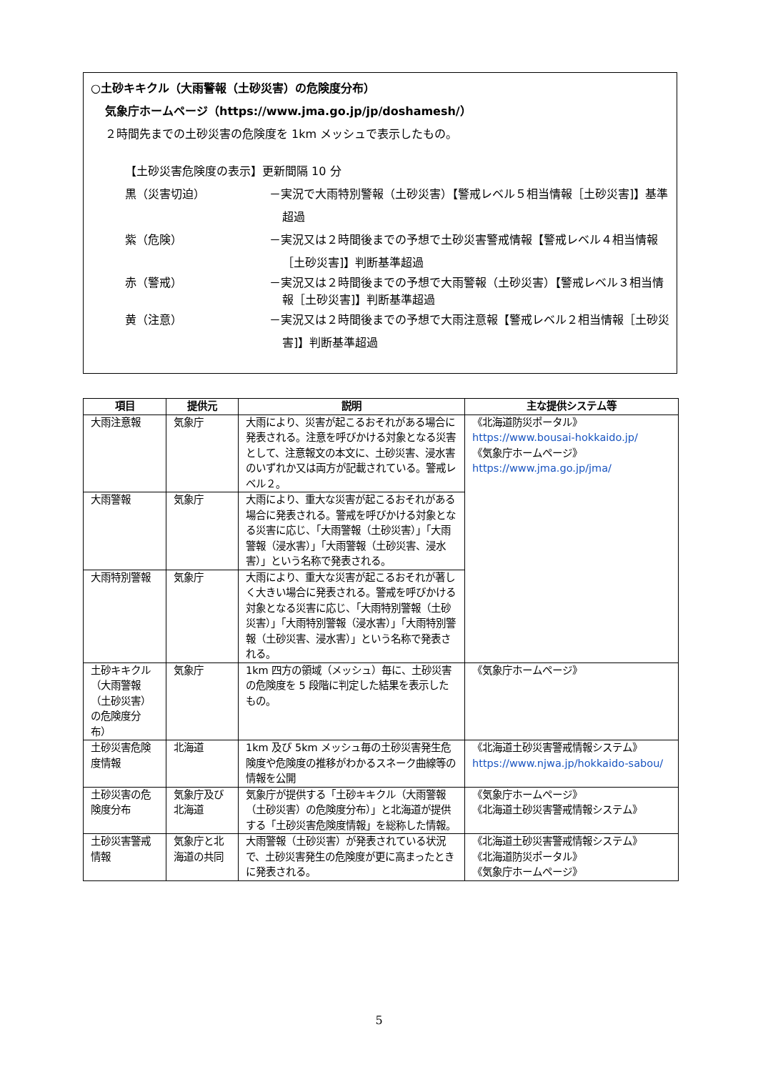○土砂キキクル（大雨警報（土砂災害）の危険度分布）
気象庁ホームページ（https://www.jma.go.jp/jp/doshamesh/）
２時間先までの土砂災害の危険度を 1km メッシュで表示したもの。
【土砂災害危険度の表示】更新間隔 10 分
黒（災害切迫） －実況で大雨特別警報（土砂災害）【警戒レベル５相当情報［土砂災害]】基準超過
紫（危険） －実況又は２時間後までの予想で土砂災害警戒情報【警戒レベル４相当情報［土砂災害]】判断基準超過
赤（警戒） －実況又は２時間後までの予想で大雨警報（土砂災害）【警戒レベル３相当情報［土砂災害]】判断基準超過
黄（注意） －実況又は２時間後までの予想で大雨注意報【警戒レベル２相当情報［土砂災害]】判断基準超過
| 項目 | 提供元 | 説明 | 主な提供システム等 |
| --- | --- | --- | --- |
| 大雨注意報 | 気象庁 | 大雨により、災害が起こるおそれがある場合に発表される。注意を呼びかける対象となる災害として、注意報文の本文に、土砂災害、浸水害のいずれか又は両方が記載されている。警戒レベル２。 | 《北海道防災ポータル》 https://www.bousai-hokkaido.jp/ 《気象庁ホームページ》 https://www.jma.go.jp/jma/ |
| 大雨警報 | 気象庁 | 大雨により、重大な災害が起こるおそれがある場合に発表される。警戒を呼びかける対象となる災害に応じ、「大雨警報（土砂災害）」「大雨警報（浸水害）」「大雨警報（土砂災害、浸水害）」という名称で発表される。 | |
| 大雨特別警報 | 気象庁 | 大雨により、重大な災害が起こるおそれが著しく大きい場合に発表される。警戒を呼びかける対象となる災害に応じ、「大雨特別警報（土砂災害）」「大雨特別警報（浸水害）」「大雨特別警報（土砂災害、浸水害）」という名称で発表される。 | |
| 土砂キキクル（大雨警報（土砂災害）の危険度分布） | 気象庁 | 1km 四方の領域（メッシュ）毎に、土砂災害の危険度を 5 段階に判定した結果を表示したもの。 | 《気象庁ホームページ》 |
| 土砂災害危険度情報 | 北海道 | 1km 及び 5km メッシュ毎の土砂災害発生危険度や危険度の推移がわかるスネーク曲線等の情報を公開 | 《北海道土砂災害警戒情報システム》 https://www.njwa.jp/hokkaido-sabou/ |
| 土砂災害の危険度分布 | 気象庁及び北海道 | 気象庁が提供する「土砂キキクル（大雨警報（土砂災害）の危険度分布）」と北海道が提供する「土砂災害危険度情報」を総称した情報。 | 《気象庁ホームページ》 《北海道土砂災害警戒情報システム》 |
| 土砂災害警戒情報 | 気象庁と北海道の共同 | 大雨警報（土砂災害）が発表されている状況で、土砂災害発生の危険度が更に高まったときに発表される。 | 《北海道土砂災害警戒情報システム》 《北海道防災ポータル》 《気象庁ホームページ》 |
5